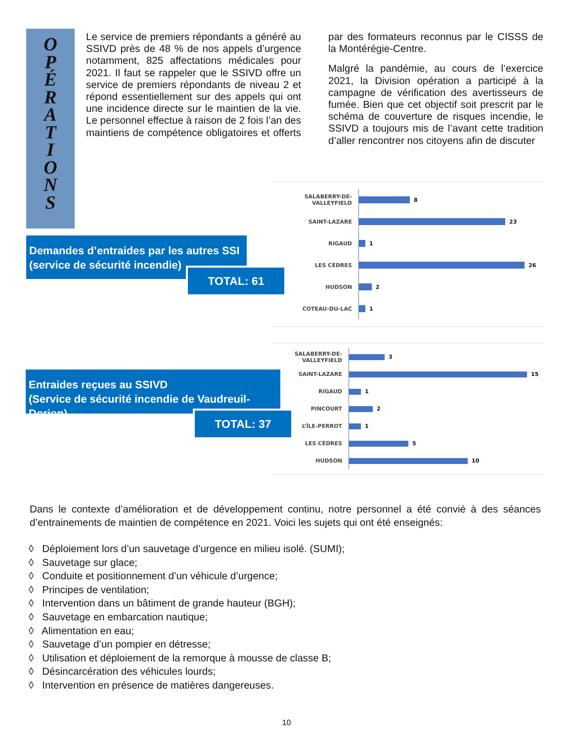O
P
É
R
A
T
I
O
N
S
Le service de premiers répondants a généré au SSIVD près de 48 % de nos appels d’urgence notamment, 825 affectations médicales pour 2021. Il faut se rappeler que le SSIVD offre un service de premiers répondants de niveau 2 et répond essentiellement sur des appels qui ont une incidence directe sur le maintien de la vie. Le personnel effectue à raison de 2 fois l’an des maintiens de compétence obligatoires et offerts par des formateurs reconnus par le CISSS de la Montérégie-Centre.
Malgré la pandémie, au cours de l’exercice 2021, la Division opération a participé à la campagne de vérification des avertisseurs de fumée. Bien que cet objectif soit prescrit par le schéma de couverture de risques incendie, le SSIVD a toujours mis de l’avant cette tradition d’aller rencontrer nos citoyens afin de discuter
Demandes d’entraides par les autres SSI
(service de sécurité incendie)
TOTAL: 61
SALABERRY-DE-VALLEYFIELD 8
SAINT-LAZARE 23
RIGAUD 1
LES CÈDRES 26
HUDSON 2
COTEAU-DU-LAC 1
Entraides reçues au SSIVD
(Service de sécurité incendie de Vaudreuil-Dorion)
TOTAL: 37
SALABERRY-DE-VALLEYFIELD
3
SAINT-LAZARE 15
RIGAUD 1
PINCOURT 2
L’ÎLE-PERROT 1
LES CÈDRES 5
HUDSON 10
Dans le contexte d’amélioration et de développement continu, notre personnel a été convié à des séances d’entrainements de maintien de compétence en 2021. Voici les sujets qui ont été enseignés:
◊ Déploiement lors d’un sauvetage d’urgence en milieu isolé. (SUMI);
◊ Sauvetage sur glace;
◊ Conduite et positionnement d’un véhicule d’urgence;
◊ Principes de ventilation;
◊ Intervention dans un bâtiment de grande hauteur (BGH);
◊ Sauvetage en embarcation nautique;
◊ Alimentation en eau;
◊ Sauvetage d’un pompier en détresse;
◊ Utilisation et déploiement de la remorque à mousse de classe B;
◊ Désincarcération des véhicules lourds;
◊ Intervention en présence de matières dangereuses.
10